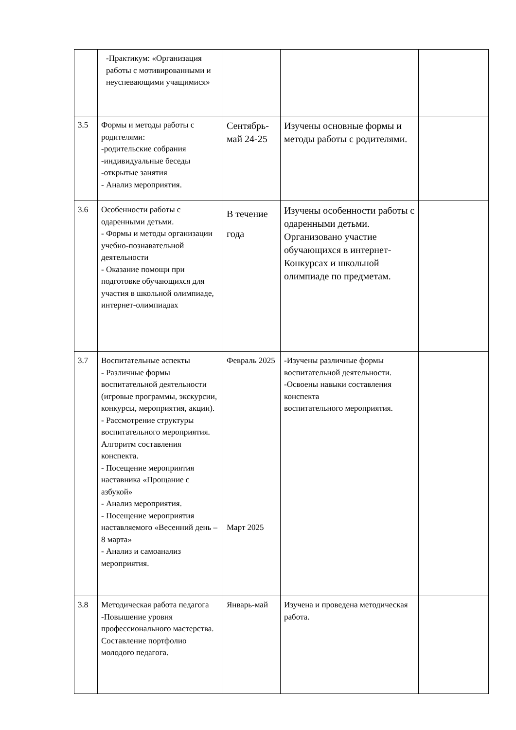| | -Практикум: «Организация работы с мотивированными и неуспевающими учащимися» | | | |
| 3.5 | Формы и методы работы с родителями: -родительские собрания -индивидуальные беседы -открытые занятия - Анализ мероприятия. | Сентябрь-май 24-25 | Изучены основные формы и методы работы с родителями. | |
| 3.6 | Особенности работы с одаренными детьми. - Формы и методы организации учебно-познавательной деятельности - Оказание помощи при подготовке обучающихся для участия в школьной олимпиаде, интернет-олимпиадах | В течение года | Изучены особенности работы с одаренными детьми. Организовано участие обучающихся в интернет-Конкурсах и школьной олимпиаде по предметам. | |
| 3.7 | Воспитательные аспекты - Различные формы воспитательной деятельности (игровые программы, экскурсии, конкурсы, мероприятия, акции). - Рассмотрение структуры воспитательного мероприятия. Алгоритм составления конспекта. - Посещение мероприятия наставника «Прощание с азбукой» - Анализ мероприятия. - Посещение мероприятия наставляемого «Весенний день – 8 марта» - Анализ и самоанализ мероприятия. | Февраль 2025 Март 2025 | -Изучены различные формы воспитательной деятельности. -Освоены навыки составления конспекта воспитательного мероприятия. | |
| 3.8 | Методическая работа педагога -Повышение уровня профессионального мастерства. Составление портфолио молодого педагога. | Январь-май | Изучена и проведена методическая работа. | |